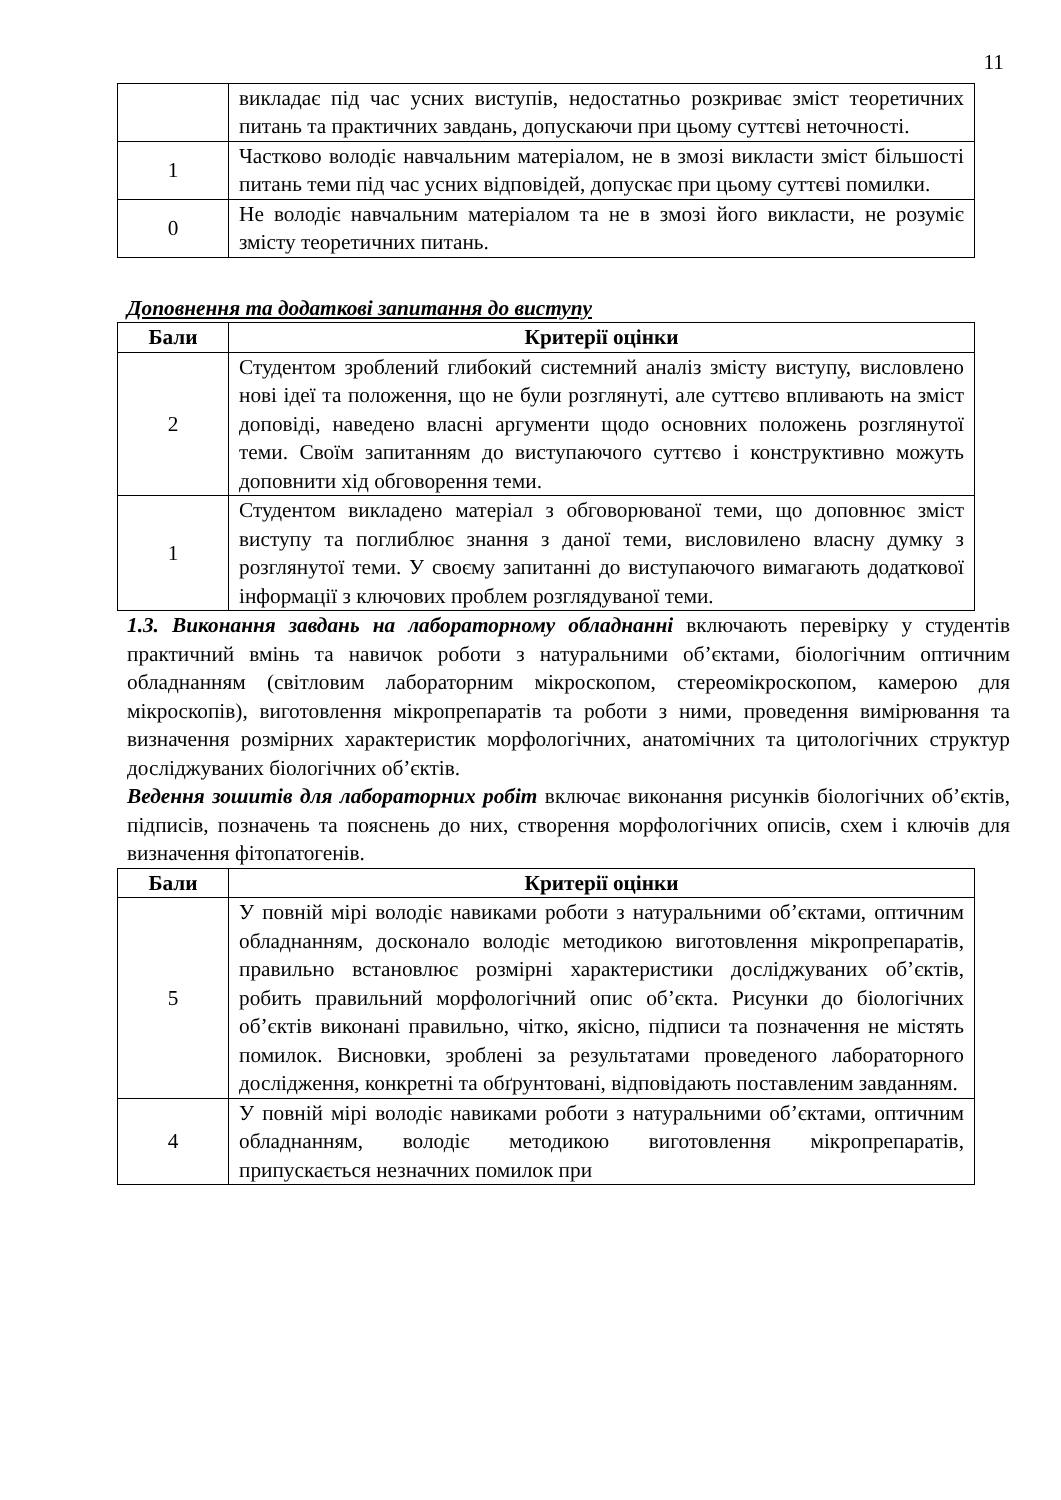11
| | викладає під час усних виступів, недостатньо розкриває зміст теоретичних питань та практичних завдань, допускаючи при цьому суттєві неточності. |
| 1 | Частково володіє навчальним матеріалом, не в змозі викласти зміст більшості питань теми під час усних відповідей, допускає при цьому суттєві помилки. |
| 0 | Не володіє навчальним матеріалом та не в змозі його викласти, не розуміє змісту теоретичних питань. |
Доповнення та додаткові запитання до виступу
| Бали | Критерії оцінки |
| --- | --- |
| 2 | Студентом зроблений глибокий системний аналіз змісту виступу, висловлено нові ідеї та положення, що не були розглянуті, але суттєво впливають на зміст доповіді, наведено власні аргументи щодо основних положень розглянутої теми. Своїм запитанням до виступаючого суттєво і конструктивно можуть доповнити хід обговорення теми. |
| 1 | Студентом викладено матеріал з обговорюваної теми, що доповнює зміст виступу та поглиблює знання з даної теми, висловилено власну думку з розглянутої теми. У своєму запитанні до виступаючого вимагають додаткової інформації з ключових проблем розглядуваної теми. |
1.3. Виконання завдань на лабораторному обладнанні включають перевірку у студентів практичний вмінь та навичок роботи з натуральними об’єктами, біологічним оптичним обладнанням (світловим лабораторним мікроскопом, стереомікроскопом, камерою для мікроскопів), виготовлення мікропрепаратів та роботи з ними, проведення вимірювання та визначення розмірних характеристик морфологічних, анатомічних та цитологічних структур досліджуваних біологічних об’єктів.
Ведення зошитів для лабораторних робіт включає виконання рисунків біологічних об’єктів, підписів, позначень та пояснень до них, створення морфологічних описів, схем і ключів для визначення фітопатогенів.
| Бали | Критерії оцінки |
| --- | --- |
| 5 | У повній мірі володіє навиками роботи з натуральними об’єктами, оптичним обладнанням, досконало володіє методикою виготовлення мікропрепаратів, правильно встановлює розмірні характеристики досліджуваних об’єктів, робить правильний морфологічний опис об’єкта. Рисунки до біологічних об’єктів виконані правильно, чітко, якісно, підписи та позначення не містять помилок. Висновки, зроблені за результатами проведеного лабораторного дослідження, конкретні та обґрунтовані, відповідають поставленим завданням. |
| 4 | У повній мірі володіє навиками роботи з натуральними об’єктами, оптичним обладнанням, володіє методикою виготовлення мікропрепаратів, припускається незначних помилок при |